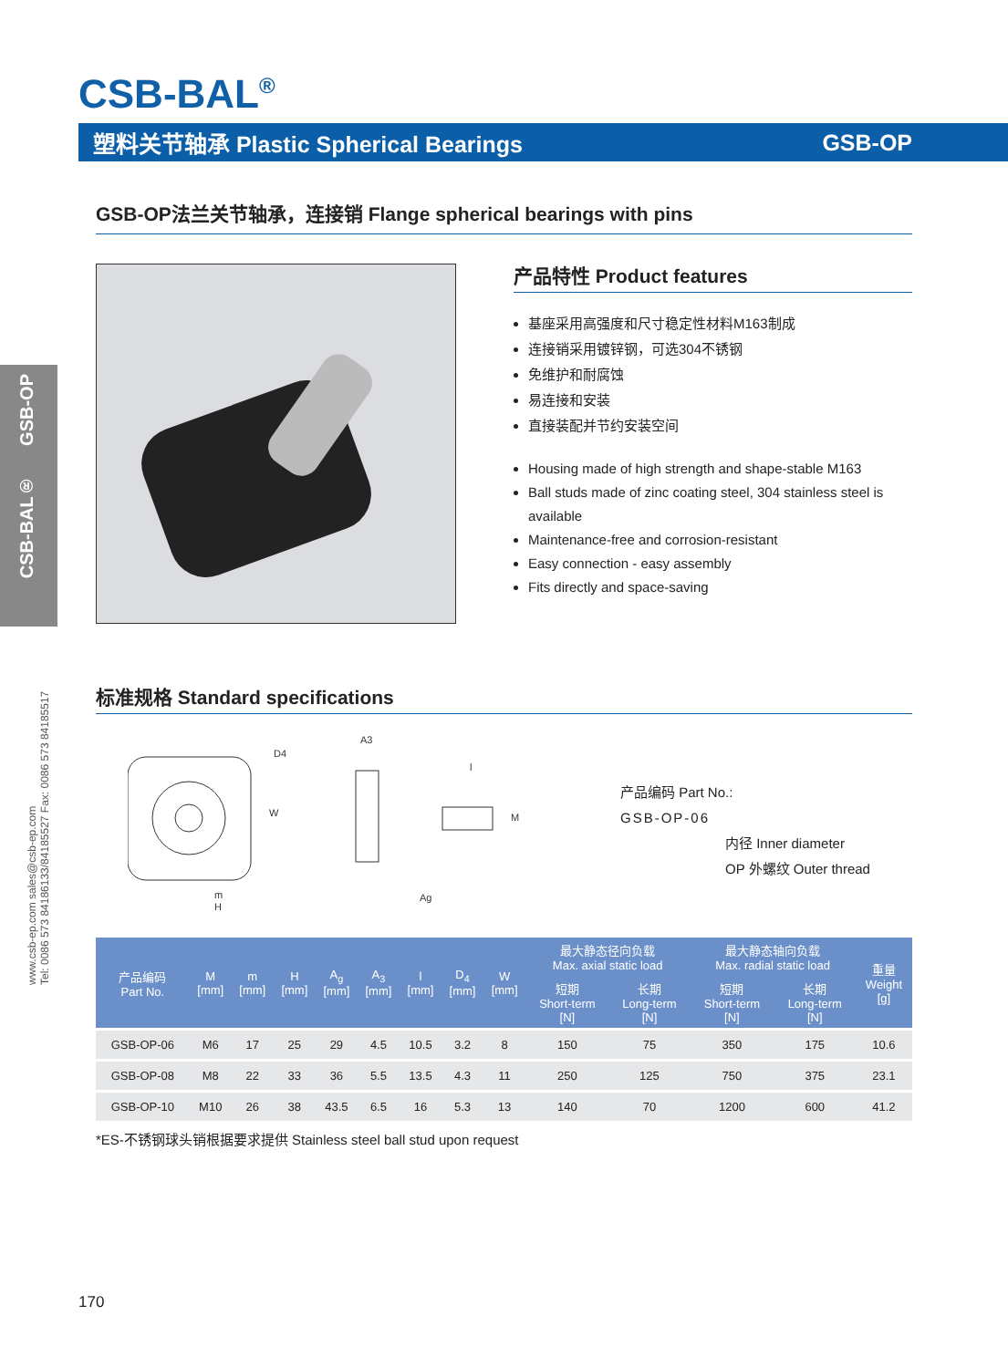CSB-BAL<sup>®</sup>
塑料关节轴承 Plastic Spherical Bearings GSB-OP
CSB-BAL® GSB-OP
www.csb-ep.com sales@csb-ep.com
Tel: 0086 573 84186133/84185527 Fax: 0086 573 84185517
GSB-OP法兰关节轴承，连接销 Flange spherical bearings with pins
产品特性 Product features
基座采用高强度和尺寸稳定性材料M163制成
连接销采用镀锌钢，可选304不锈钢
免维护和耐腐蚀
易连接和安装
直接装配并节约安装空间
Housing made of high strength and shape-stable M163
Ball studs made of zinc coating steel, 304 stainless steel is available
Maintenance-free and corrosion-resistant
Easy connection - easy assembly
Fits directly and space-saving
标准规格 Standard specifications
m
H
W
D4
A3
l
M
Ag
产品编码 Part No.:
GSB-OP-06
内径 Inner diameter
OP 外螺纹 Outer thread
| 产品编码 Part No. | M [mm] | m [mm] | H [mm] | A<sub>g</sub> [mm] | A<sub>3</sub> [mm] | l [mm] | D<sub>4</sub> [mm] | W [mm] | 最大静态径向负载 Max. axial static load | | 最大静态轴向负载 Max. radial static load | | 重量 Weight [g] |
| --- | --- | --- | --- | --- | --- | --- | --- | --- | --- | --- | --- | --- | --- |
| | | | | | | | | | 短期 Short-term [N] | 长期 Long-term [N] | 短期 Short-term [N] | 长期 Long-term [N] | |
| GSB-OP-06 | M6 | 17 | 25 | 29 | 4.5 | 10.5 | 3.2 | 8 | 150 | 75 | 350 | 175 | 10.6 |
| GSB-OP-08 | M8 | 22 | 33 | 36 | 5.5 | 13.5 | 4.3 | 11 | 250 | 125 | 750 | 375 | 23.1 |
| GSB-OP-10 | M10 | 26 | 38 | 43.5 | 6.5 | 16 | 5.3 | 13 | 140 | 70 | 1200 | 600 | 41.2 |
*ES-不锈钢球头销根据要求提供 Stainless steel ball stud upon request
170